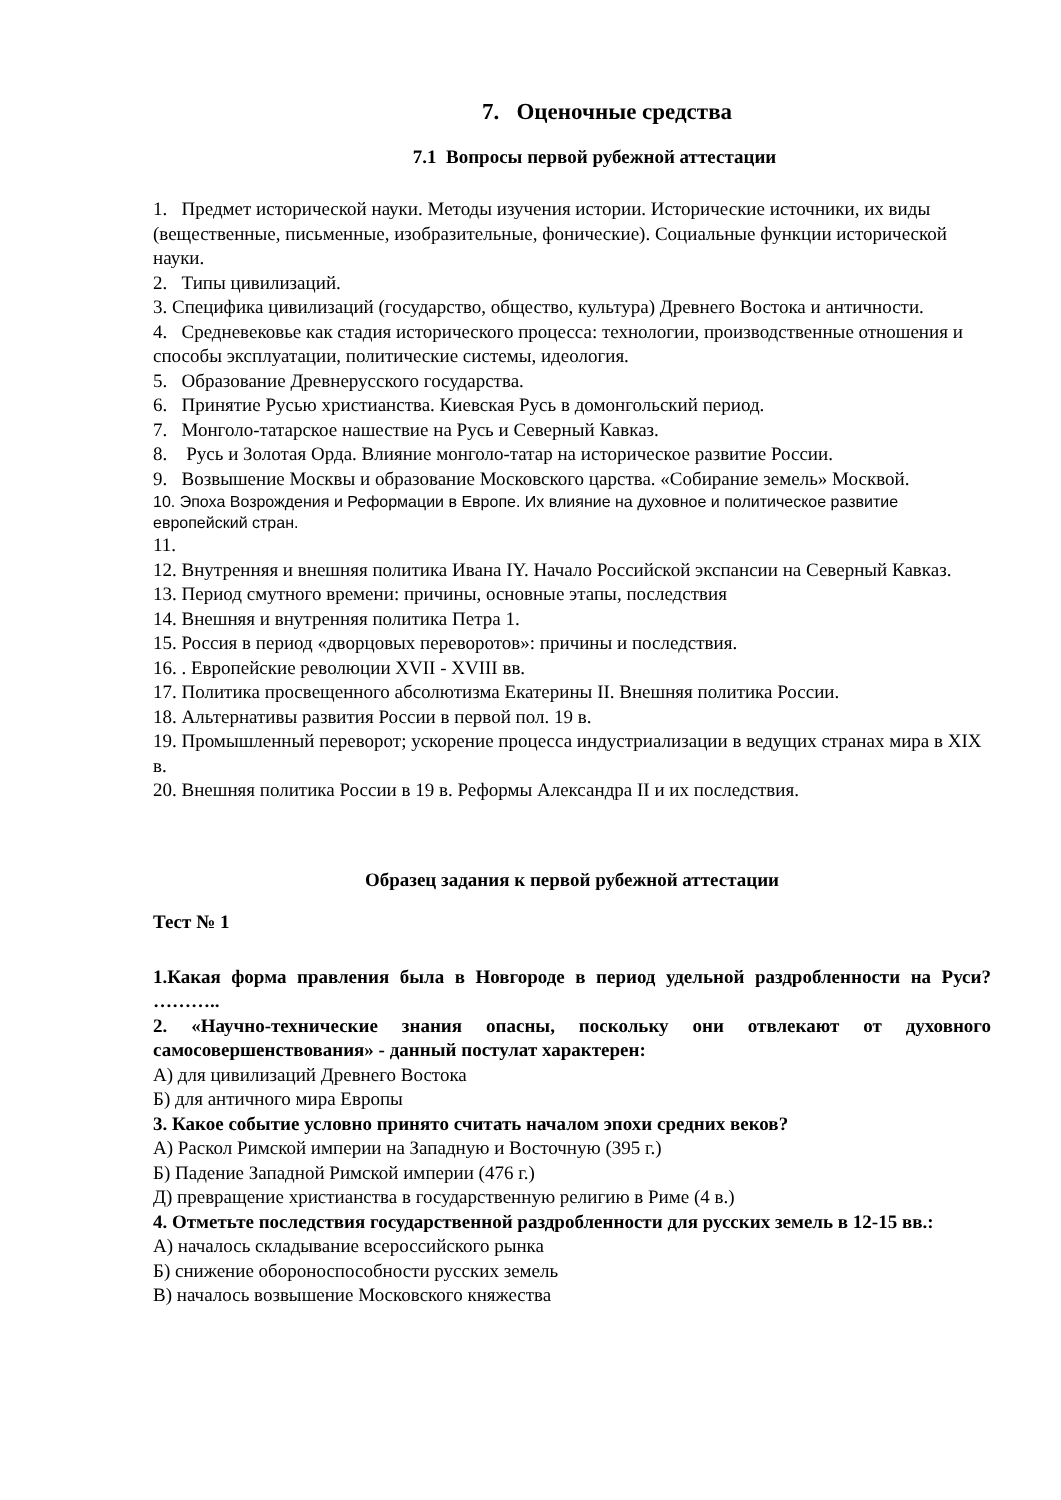7. Оценочные средства
7.1 Вопросы первой рубежной аттестации
1. Предмет исторической науки. Методы изучения истории. Исторические источники, их виды (вещественные, письменные, изобразительные, фонические). Социальные функции исторической науки.
2. Типы цивилизаций.
3. Специфика цивилизаций (государство, общество, культура) Древнего Востока и античности.
4. Средневековье как стадия исторического процесса: технологии, производственные отношения и способы эксплуатации, политические системы, идеология.
5. Образование Древнерусского государства.
6. Принятие Русью христианства. Киевская Русь в домонгольский период.
7. Монголо-татарское нашествие на Русь и Северный Кавказ.
8. Русь и Золотая Орда. Влияние монголо-татар на историческое развитие России.
9. Возвышение Москвы и образование Московского царства. «Собирание земель» Москвой.
10. Эпоха Возрождения и Реформации в Европе. Их влияние на духовное и политическое развитие европейский стран.
11.
12. Внутренняя и внешняя политика Ивана IY. Начало Российской экспансии на Северный Кавказ.
13. Период смутного времени: причины, основные этапы, последствия
14. Внешняя и внутренняя политика Петра 1.
15. Россия в период «дворцовых переворотов»: причины и последствия.
16. . Европейские революции XVII - XVIII вв.
17. Политика просвещенного абсолютизма Екатерины II. Внешняя политика России.
18. Альтернативы развития России в первой пол. 19 в.
19. Промышленный переворот; ускорение процесса индустриализации в ведущих странах мира в XIX в.
20. Внешняя политика России в 19 в. Реформы Александра II и их последствия.
Образец задания к первой рубежной аттестации
Тест № 1
1.Какая форма правления была в Новгороде в период удельной раздробленности на Руси? ………..
2. «Научно-технические знания опасны, поскольку они отвлекают от духовного самосовершенствования» - данный постулат характерен:
А) для цивилизаций Древнего Востока
Б) для античного мира Европы
3. Какое событие условно принято считать началом эпохи средних веков?
А) Раскол Римской империи на Западную и Восточную (395 г.)
Б) Падение Западной Римской империи (476 г.)
Д) превращение христианства в государственную религию в Риме (4 в.)
4. Отметьте последствия государственной раздробленности для русских земель в 12-15 вв.:
А) началось складывание всероссийского рынка
Б) снижение обороноспособности русских земель
В) началось возвышение Московского княжества